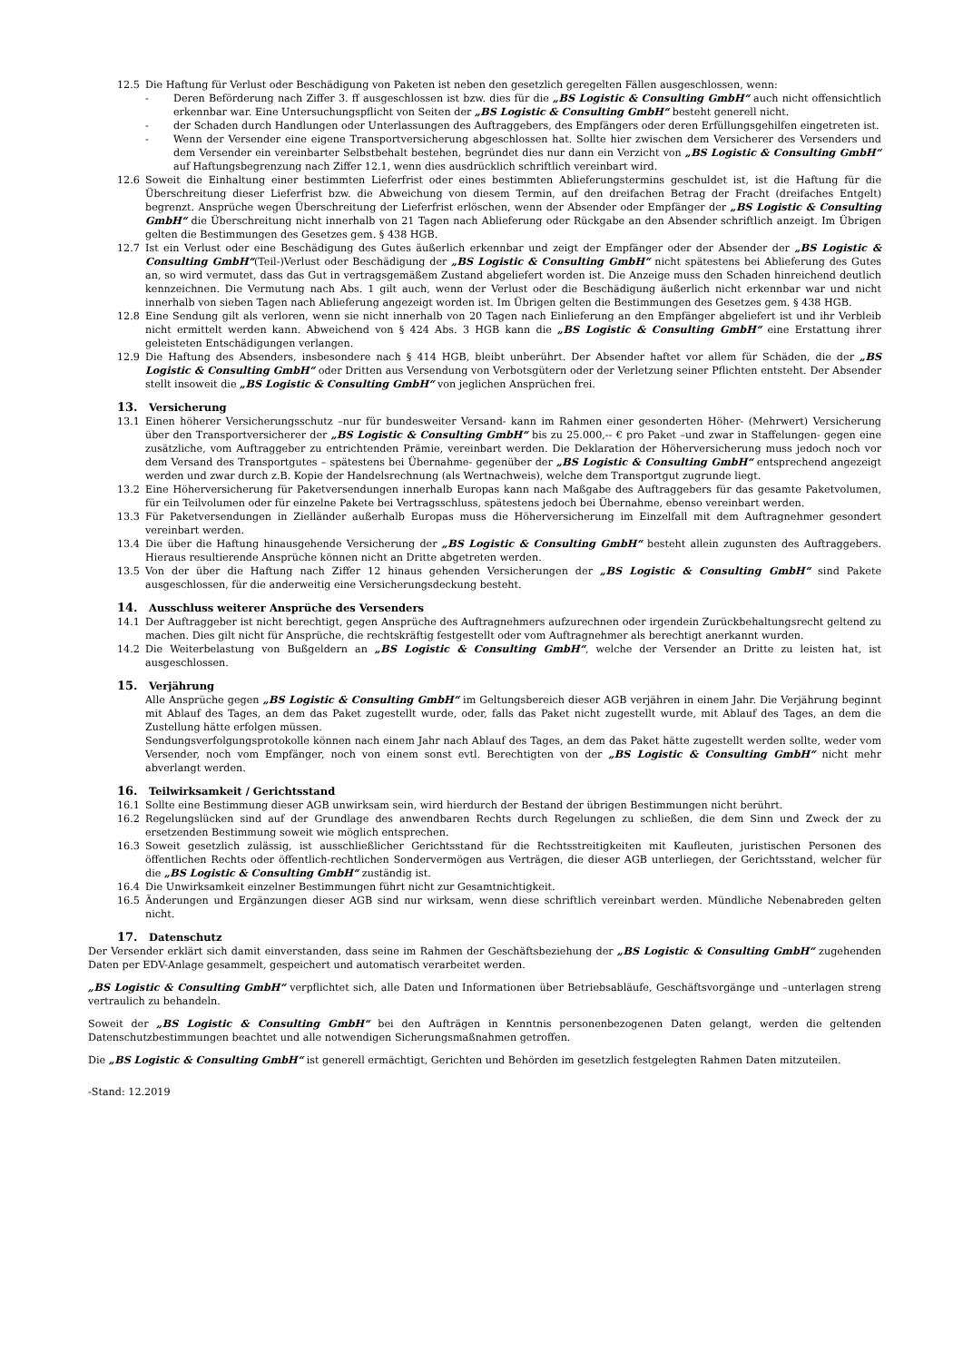12.5 Die Haftung für Verlust oder Beschädigung von Paketen ist neben den gesetzlich geregelten Fällen ausgeschlossen, wenn:
- Deren Beförderung nach Ziffer 3. ff ausgeschlossen ist bzw. dies für die „BS Logistic & Consulting GmbH“ auch nicht offensichtlich erkennbar war. Eine Untersuchungspflicht von Seiten der „BS Logistic & Consulting GmbH“ besteht generell nicht.
- der Schaden durch Handlungen oder Unterlassungen des Auftraggebers, des Empfängers oder deren Erfüllungsgehilfen eingetreten ist.
- Wenn der Versender eine eigene Transportversicherung abgeschlossen hat. Sollte hier zwischen dem Versicherer des Versenders und dem Versender ein vereinbarter Selbstbehalt bestehen, begründet dies nur dann ein Verzicht von „BS Logistic & Consulting GmbH“ auf Haftungsbegrenzung nach Ziffer 12.1, wenn dies ausdrücklich schriftlich vereinbart wird.
12.6 Soweit die Einhaltung einer bestimmten Lieferfrist oder eines bestimmten Ablieferungstermins geschuldet ist, ist die Haftung für die Überschreitung dieser Lieferfrist bzw. die Abweichung von diesem Termin, auf den dreifachen Betrag der Fracht (dreifaches Entgelt) begrenzt. Ansprüche wegen Überschreitung der Lieferfrist erlöschen, wenn der Absender oder Empfänger der „BS Logistic & Consulting GmbH“ die Überschreitung nicht innerhalb von 21 Tagen nach Ablieferung oder Rückgabe an den Absender schriftlich anzeigt. Im Übrigen gelten die Bestimmungen des Gesetzes gem. § 438 HGB.
12.7 Ist ein Verlust oder eine Beschädigung des Gutes äußerlich erkennbar und zeigt der Empfänger oder der Absender der „BS Logistic & Consulting GmbH“(Teil-)Verlust oder Beschädigung der „BS Logistic & Consulting GmbH“ nicht spätestens bei Ablieferung des Gutes an, so wird vermutet, dass das Gut in vertragsgemäßem Zustand abgeliefert worden ist. Die Anzeige muss den Schaden hinreichend deutlich kennzeichnen. Die Vermutung nach Abs. 1 gilt auch, wenn der Verlust oder die Beschädigung äußerlich nicht erkennbar war und nicht innerhalb von sieben Tagen nach Ablieferung angezeigt worden ist. Im Übrigen gelten die Bestimmungen des Gesetzes gem. § 438 HGB.
12.8 Eine Sendung gilt als verloren, wenn sie nicht innerhalb von 20 Tagen nach Einlieferung an den Empfänger abgeliefert ist und ihr Verbleib nicht ermittelt werden kann. Abweichend von § 424 Abs. 3 HGB kann die „BS Logistic & Consulting GmbH“ eine Erstattung ihrer geleisteten Entschädigungen verlangen.
12.9 Die Haftung des Absenders, insbesondere nach § 414 HGB, bleibt unberührt. Der Absender haftet vor allem für Schäden, die der „BS Logistic & Consulting GmbH“ oder Dritten aus Versendung von Verbotsgütern oder der Verletzung seiner Pflichten entsteht. Der Absender stellt insoweit die „BS Logistic & Consulting GmbH“ von jeglichen Ansprüchen frei.
13. Versicherung
13.1 Einen höherer Versicherungsschutz –nur für bundesweiter Versand- kann im Rahmen einer gesonderten Höher- (Mehrwert) Versicherung über den Transportversicherer der „BS Logistic & Consulting GmbH“ bis zu 25.000,-- € pro Paket –und zwar in Staffelungen- gegen eine zusätzliche, vom Auftraggeber zu entrichtenden Prämie, vereinbart werden. Die Deklaration der Höherversicherung muss jedoch noch vor dem Versand des Transportgutes – spätestens bei Übernahme- gegenüber der „BS Logistic & Consulting GmbH“ entsprechend angezeigt werden und zwar durch z.B. Kopie der Handelsrechnung (als Wertnachweis), welche dem Transportgut zugrunde liegt.
13.2 Eine Höherversicherung für Paketversendungen innerhalb Europas kann nach Maßgabe des Auftraggebers für das gesamte Paketvolumen, für ein Teilvolumen oder für einzelne Pakete bei Vertragsschluss, spätestens jedoch bei Übernahme, ebenso vereinbart werden.
13.3 Für Paketversendungen in Zielländer außerhalb Europas muss die Höherversicherung im Einzelfall mit dem Auftragnehmer gesondert vereinbart werden.
13.4 Die über die Haftung hinausgehende Versicherung der „BS Logistic & Consulting GmbH“ besteht allein zugunsten des Auftraggebers. Hieraus resultierende Ansprüche können nicht an Dritte abgetreten werden.
13.5 Von der über die Haftung nach Ziffer 12 hinaus gehenden Versicherungen der „BS Logistic & Consulting GmbH“ sind Pakete ausgeschlossen, für die anderweitig eine Versicherungsdeckung besteht.
14. Ausschluss weiterer Ansprüche des Versenders
14.1 Der Auftraggeber ist nicht berechtigt, gegen Ansprüche des Auftragnehmers aufzurechnen oder irgendein Zurückbehaltungsrecht geltend zu machen. Dies gilt nicht für Ansprüche, die rechtskräftig festgestellt oder vom Auftragnehmer als berechtigt anerkannt wurden.
14.2 Die Weiterbelastung von Bußgeldern an „BS Logistic & Consulting GmbH“, welche der Versender an Dritte zu leisten hat, ist ausgeschlossen.
15. Verjährung
Alle Ansprüche gegen „BS Logistic & Consulting GmbH“ im Geltungsbereich dieser AGB verjähren in einem Jahr. Die Verjährung beginnt mit Ablauf des Tages, an dem das Paket zugestellt wurde, oder, falls das Paket nicht zugestellt wurde, mit Ablauf des Tages, an dem die Zustellung hätte erfolgen müssen.
Sendungsverfolgungsprotokolle können nach einem Jahr nach Ablauf des Tages, an dem das Paket hätte zugestellt werden sollte, weder vom Versender, noch vom Empfänger, noch von einem sonst evtl. Berechtigten von der „BS Logistic & Consulting GmbH“ nicht mehr abverlangt werden.
16. Teilwirksamkeit / Gerichtsstand
16.1 Sollte eine Bestimmung dieser AGB unwirksam sein, wird hierdurch der Bestand der übrigen Bestimmungen nicht berührt.
16.2 Regelungslücken sind auf der Grundlage des anwendbaren Rechts durch Regelungen zu schließen, die dem Sinn und Zweck der zu ersetzenden Bestimmung soweit wie möglich entsprechen.
16.3 Soweit gesetzlich zulässig, ist ausschließlicher Gerichtsstand für die Rechtsstreitigkeiten mit Kaufleuten, juristischen Personen des öffentlichen Rechts oder öffentlich-rechtlichen Sondervermögen aus Verträgen, die dieser AGB unterliegen, der Gerichtsstand, welcher für die „BS Logistic & Consulting GmbH“ zuständig ist.
16.4 Die Unwirksamkeit einzelner Bestimmungen führt nicht zur Gesamtnichtigkeit.
16.5 Änderungen und Ergänzungen dieser AGB sind nur wirksam, wenn diese schriftlich vereinbart werden. Mündliche Nebenabreden gelten nicht.
17. Datenschutz
Der Versender erklärt sich damit einverstanden, dass seine im Rahmen der Geschäftsbeziehung der „BS Logistic & Consulting GmbH“ zugehenden Daten per EDV-Anlage gesammelt, gespeichert und automatisch verarbeitet werden.
„BS Logistic & Consulting GmbH“ verpflichtet sich, alle Daten und Informationen über Betriebsabläufe, Geschäftsvorgänge und –unterlagen streng vertraulich zu behandeln.
Soweit der „BS Logistic & Consulting GmbH“ bei den Aufträgen in Kenntnis personenbezogenen Daten gelangt, werden die geltenden Datenschutzbestimmungen beachtet und alle notwendigen Sicherungsmaßnahmen getroffen.
Die „BS Logistic & Consulting GmbH“ ist generell ermächtigt, Gerichten und Behörden im gesetzlich festgelegten Rahmen Daten mitzuteilen.
-Stand: 12.2019